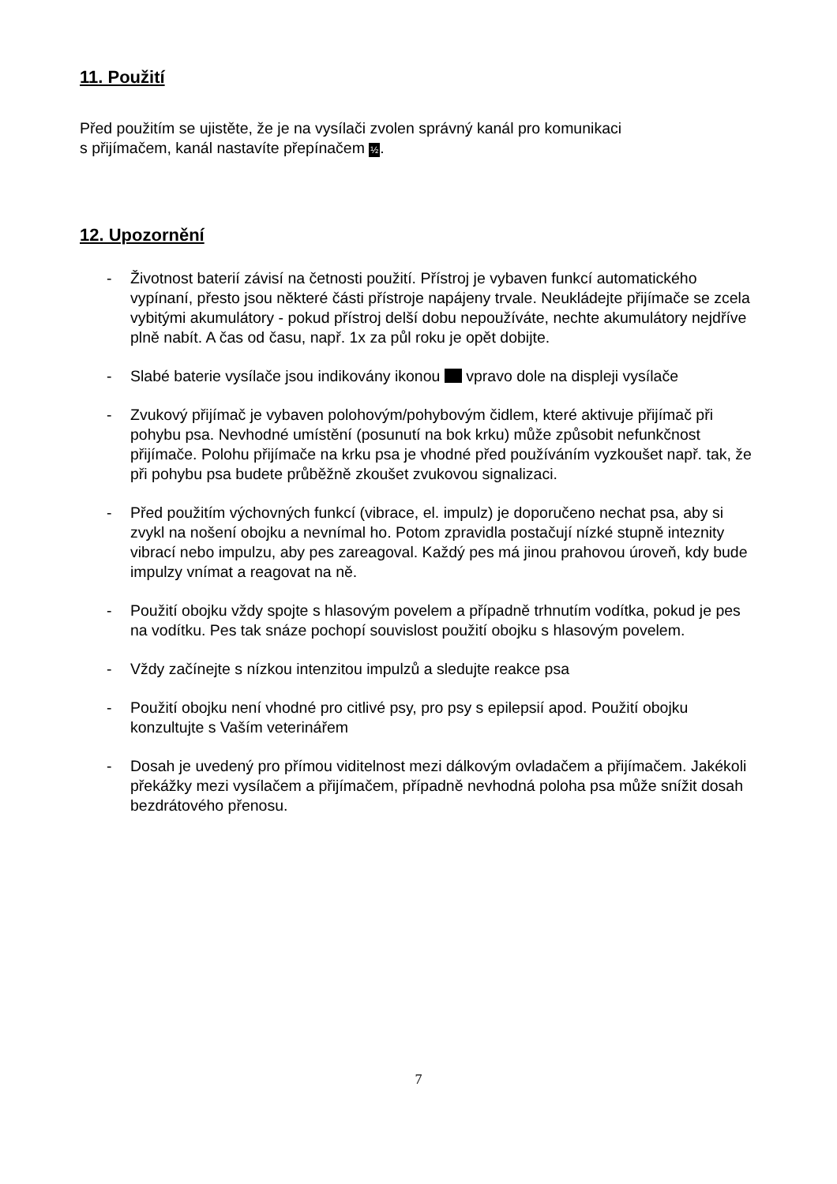11. Použití
Před použitím se ujistěte, že je na vysílači zvolen správný kanál pro komunikaci
s přijímačem, kanál nastavíte přepínačem ½.
12. Upozornění
- Životnost baterií závisí na četnosti použití. Přístroj je vybaven funkcí automatického vypínaní, přesto jsou některé části přístroje napájeny trvale. Neukládejte přijímače se zcela vybitými akumulátory - pokud přístroj delší dobu nepoužíváte, nechte akumulátory nejdříve plně nabít. A čas od času, např. 1x za půl roku je opět dobijte.
- Slabé baterie vysílače jsou indikovány ikonou vpravo dole na displeji vysílače
- Zvukový přijímač je vybaven polohovým/pohybovým čidlem, které aktivuje přijímač při pohybu psa. Nevhodné umístění (posunutí na bok krku) může způsobit nefunkčnost přijímače. Polohu přijímače na krku psa je vhodné před používáním vyzkoušet např. tak, že při pohybu psa budete průběžně zkoušet zvukovou signalizaci.
- Před použitím výchovných funkcí (vibrace, el. impulz) je doporučeno nechat psa, aby si zvykl na nošení obojku a nevnímal ho. Potom zpravidla postačují nízké stupně inteznity vibrací nebo impulzu, aby pes zareagoval. Každý pes má jinou prahovou úroveň, kdy bude impulzy vnímat a reagovat na ně.
- Použití obojku vždy spojte s hlasovým povelem a případně trhnutím vodítka, pokud je pes na vodítku. Pes tak snáze pochopí souvislost použití obojku s hlasovým povelem.
- Vždy začínejte s nízkou intenzitou impulzů a sledujte reakce psa
- Použití obojku není vhodné pro citlivé psy, pro psy s epilepsií apod. Použití obojku konzultujte s Vaším veterinářem
- Dosah je uvedený pro přímou viditelnost mezi dálkovým ovladačem a přijímačem. Jakékoli překážky mezi vysílačem a přijímačem, případně nevhodná poloha psa může snížit dosah bezdrátového přenosu.
7